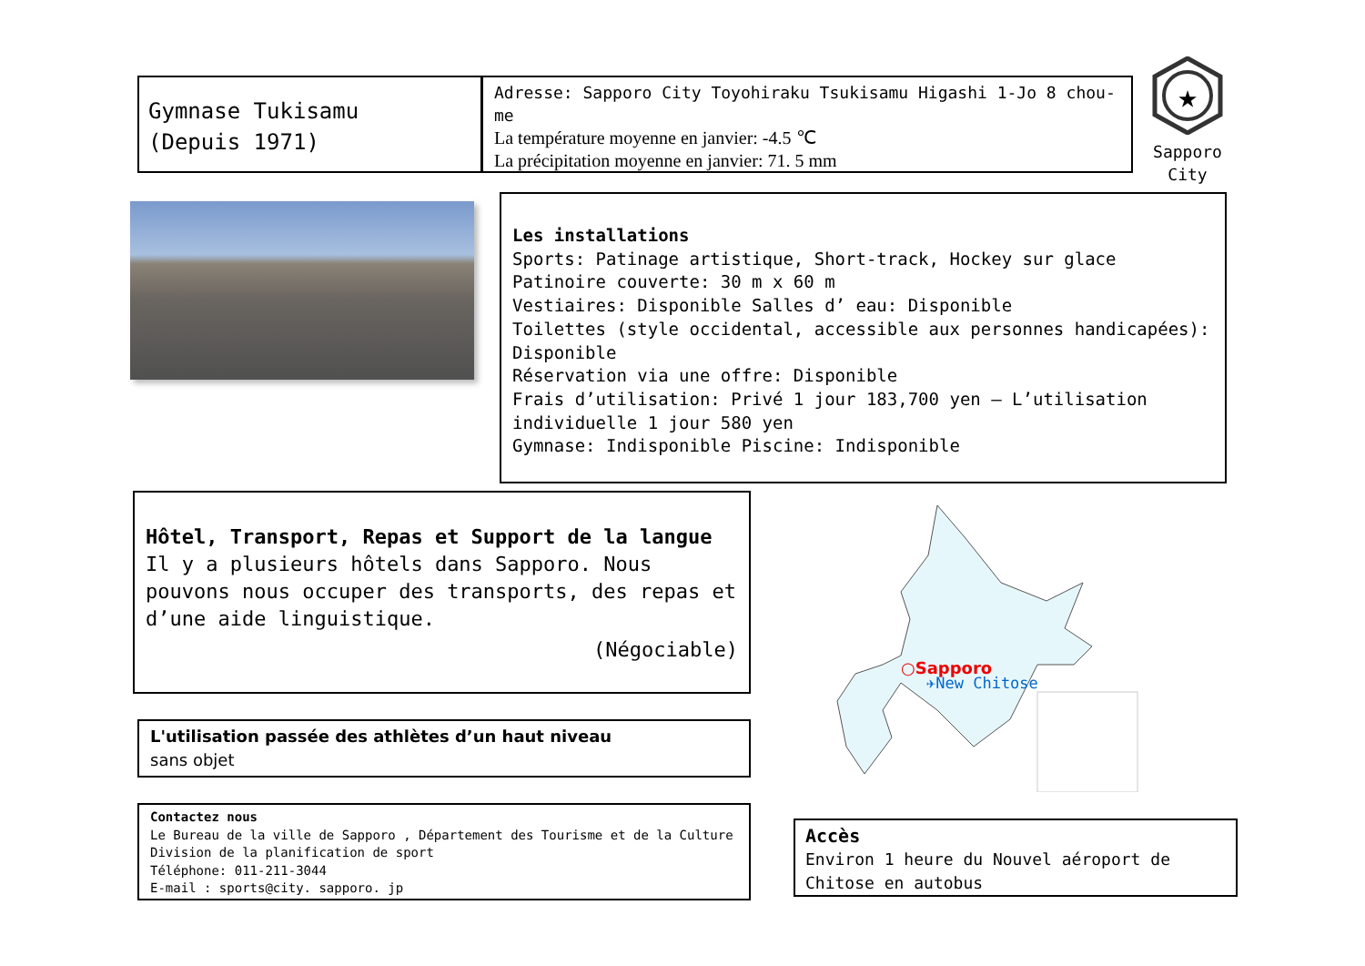Gymnase Tukisamu
(Depuis 1971)
Adresse: Sapporo City Toyohiraku Tsukisamu Higashi 1-Jo 8 chou-me
La température moyenne en janvier: -4.5 ℃
La précipitation moyenne en janvier: 71. 5 mm
★
Sapporo
City
Les installations
Sports: Patinage artistique, Short-track, Hockey sur glace
Patinoire couverte: 30 m x 60 m
Vestiaires: Disponible Salles d’ eau: Disponible
Toilettes (style occidental, accessible aux personnes handicapées): Disponible
Réservation via une offre: Disponible
Frais d’utilisation: Privé 1 jour 183,700 yen – L’utilisation individuelle 1 jour 580 yen
Gymnase: Indisponible Piscine: Indisponible
Hôtel, Transport, Repas et Support de la langue
Il y a plusieurs hôtels dans Sapporo. Nous pouvons nous occuper des transports, des repas et d’une aide linguistique.
(Négociable)
○Sapporo
✈New Chitose
L'utilisation passée des athlètes d’un haut niveau
sans objet
Contactez nous
Le Bureau de la ville de Sapporo , Département des Tourisme et de la Culture
Division de la planification de sport
Téléphone: 011-211-3044
E-mail : sports@city. sapporo. jp
Accès
Environ 1 heure du Nouvel aéroport de Chitose en autobus